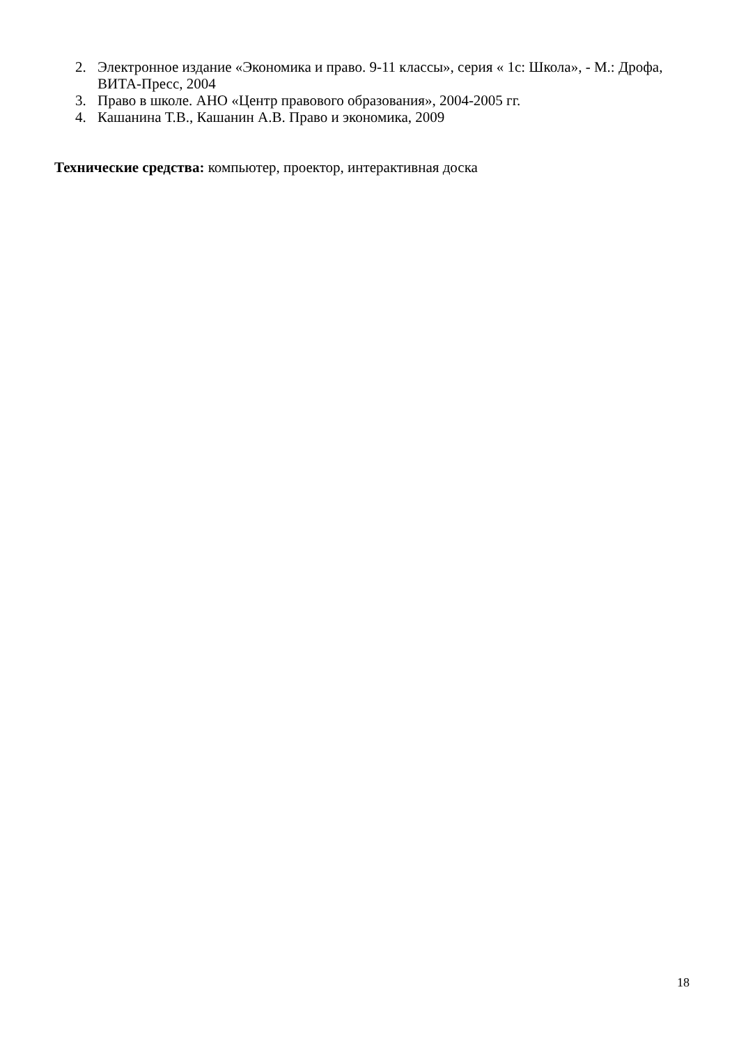2. Электронное издание «Экономика и право. 9-11 классы», серия « 1с: Школа», - М.: Дрофа, ВИТА-Пресс, 2004
3. Право в школе. АНО «Центр правового образования», 2004-2005 гг.
4. Кашанина Т.В., Кашанин А.В. Право и экономика, 2009
Технические средства: компьютер, проектор, интерактивная доска
18